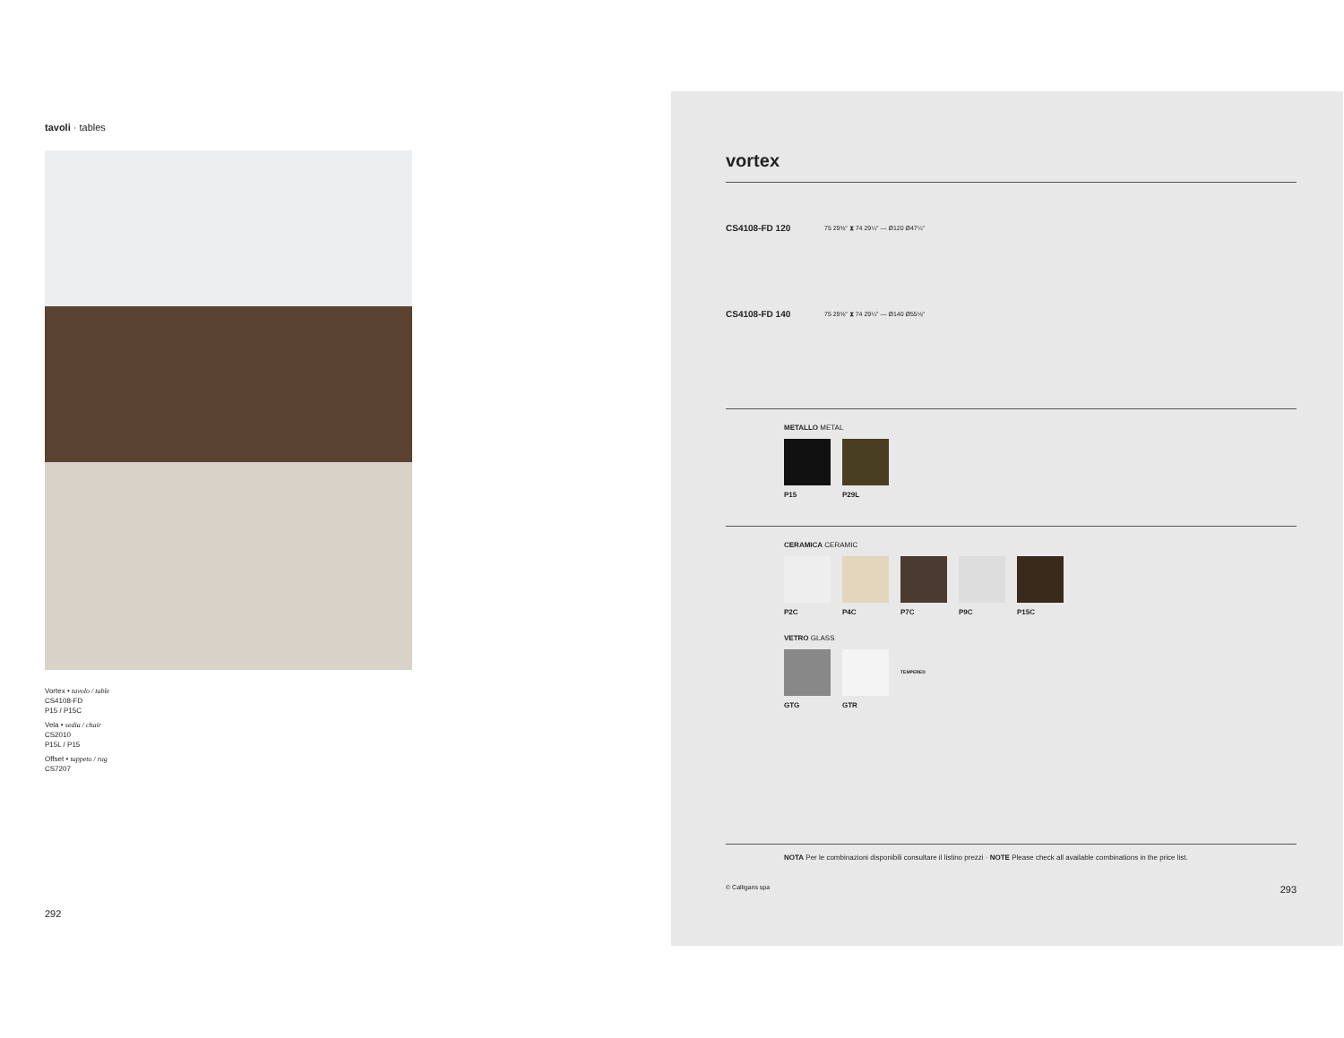tavoli · tables
Vortex • tavolo / table
CS4108-FD
P15 / P15C
Vela • sedia / chair
CS2010
P15L / P15
Offset • tappeto / rug
CS7207
292
vortex
CS4108-FD 120 75 29⅝" ⧗ 74 29¼" — Ø120 Ø47¼"
CS4108-FD 140 75 29⅝" ⧗ 74 29¼" — Ø140 Ø55⅛"
METALLO METAL
P15 P29L
CERAMICA CERAMIC
P2C P4C P7C P9C P15C
VETRO GLASS
GTG GTR
TEMPERED
NOTA Per le combinazioni disponibili consultare il listino prezzi · NOTE Please check all available combinations in the price list.
© Calligaris spa 293